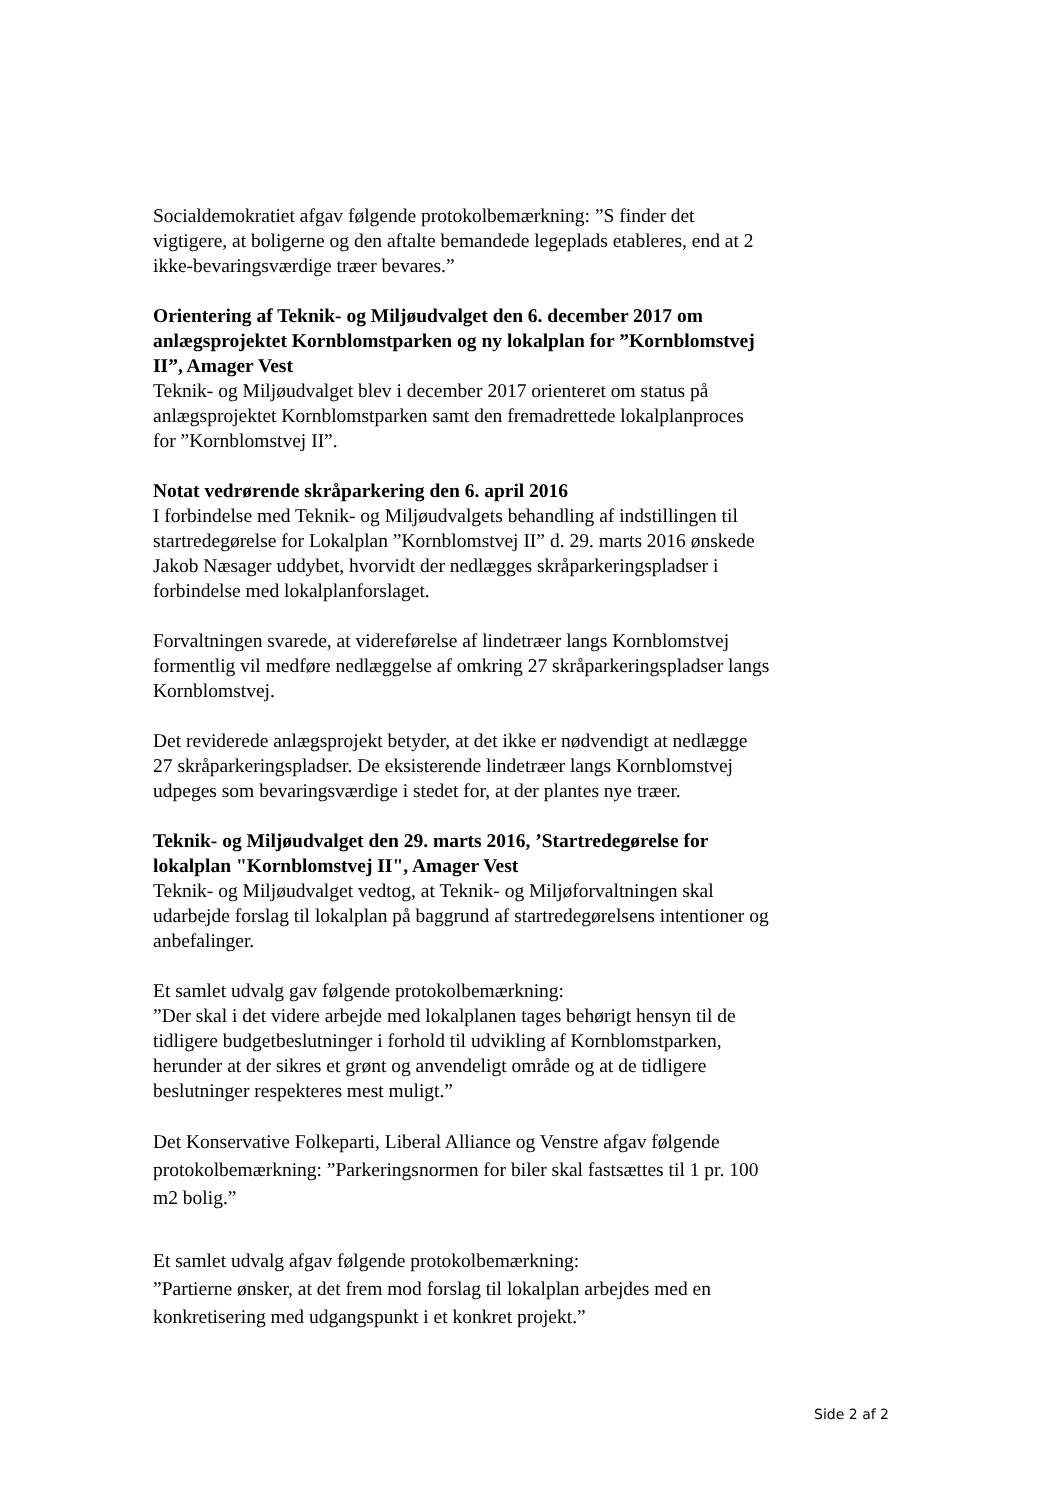Socialdemokratiet afgav følgende protokolbemærkning: ”S finder det vigtigere, at boligerne og den aftalte bemandede legeplads etableres, end at 2 ikke-bevaringsværdige træer bevares.”
Orientering af Teknik- og Miljøudvalget den 6. december 2017 om anlægsprojektet Kornblomstparken og ny lokalplan for ”Kornblomstvej II”, Amager Vest
Teknik- og Miljøudvalget blev i december 2017 orienteret om status på anlægsprojektet Kornblomstparken samt den fremadrettede lokalplanproces for ”Kornblomstvej II”.
Notat vedrørende skråparkering den 6. april 2016
I forbindelse med Teknik- og Miljøudvalgets behandling af indstillingen til startredegørelse for Lokalplan ”Kornblomstvej II” d. 29. marts 2016 ønskede Jakob Næsager uddybet, hvorvidt der nedlægges skråparkeringspladser i forbindelse med lokalplanforslaget.
Forvaltningen svarede, at videreførelse af lindetræer langs Kornblomstvej formentlig vil medføre nedlæggelse af omkring 27 skråparkeringspladser langs Kornblomstvej.
Det reviderede anlægsprojekt betyder, at det ikke er nødvendigt at nedlægge 27 skråparkeringspladser. De eksisterende lindetræer langs Kornblomstvej udpeges som bevaringsværdige i stedet for, at der plantes nye træer.
Teknik- og Miljøudvalget den 29. marts 2016, ’Startredegørelse for lokalplan "Kornblomstvej II", Amager Vest
Teknik- og Miljøudvalget vedtog, at Teknik- og Miljøforvaltningen skal udarbejde forslag til lokalplan på baggrund af startredegørelsens intentioner og anbefalinger.
Et samlet udvalg gav følgende protokolbemærkning:
”Der skal i det videre arbejde med lokalplanen tages behørigt hensyn til de tidligere budgetbeslutninger i forhold til udvikling af Kornblomstparken, herunder at der sikres et grønt og anvendeligt område og at de tidligere beslutninger respekteres mest muligt.”
Det Konservative Folkeparti, Liberal Alliance og Venstre afgav følgende protokolbemærkning: ”Parkeringsnormen for biler skal fastsættes til 1 pr. 100 m2 bolig.”
Et samlet udvalg afgav følgende protokolbemærkning:
”Partierne ønsker, at det frem mod forslag til lokalplan arbejdes med en konkretisering med udgangspunkt i et konkret projekt.”
Side 2 af 2